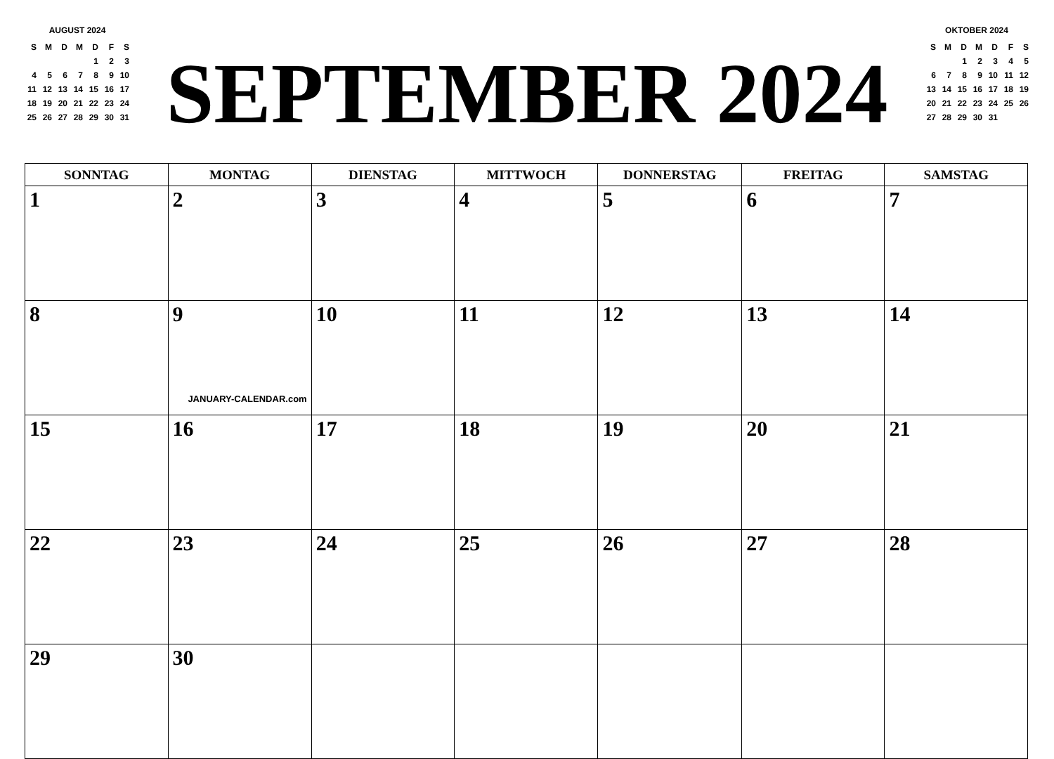AUGUST 2024
| S | M | D | M | D | F | S |
| | | | | 1 | 2 | 3 |
| 4 | 5 | 6 | 7 | 8 | 9 | 10 |
| 11 | 12 | 13 | 14 | 15 | 16 | 17 |
| 18 | 19 | 20 | 21 | 22 | 23 | 24 |
| 25 | 26 | 27 | 28 | 29 | 30 | 31 |
SEPTEMBER 2024
OKTOBER 2024
| S | M | D | M | D | F | S |
| | | 1 | 2 | 3 | 4 | 5 |
| 6 | 7 | 8 | 9 | 10 | 11 | 12 |
| 13 | 14 | 15 | 16 | 17 | 18 | 19 |
| 20 | 21 | 22 | 23 | 24 | 25 | 26 |
| 27 | 28 | 29 | 30 | 31 | | |
| SONNTAG | MONTAG | DIENSTAG | MITTWOCH | DONNERSTAG | FREITAG | SAMSTAG |
| --- | --- | --- | --- | --- | --- | --- |
| 1 | 2 | 3 | 4 | 5 | 6 | 7 |
| 8 | 9 JANUARY-CALENDAR.com | 10 | 11 | 12 | 13 | 14 |
| 15 | 16 | 17 | 18 | 19 | 20 | 21 |
| 22 | 23 | 24 | 25 | 26 | 27 | 28 |
| 29 | 30 | | | | | |